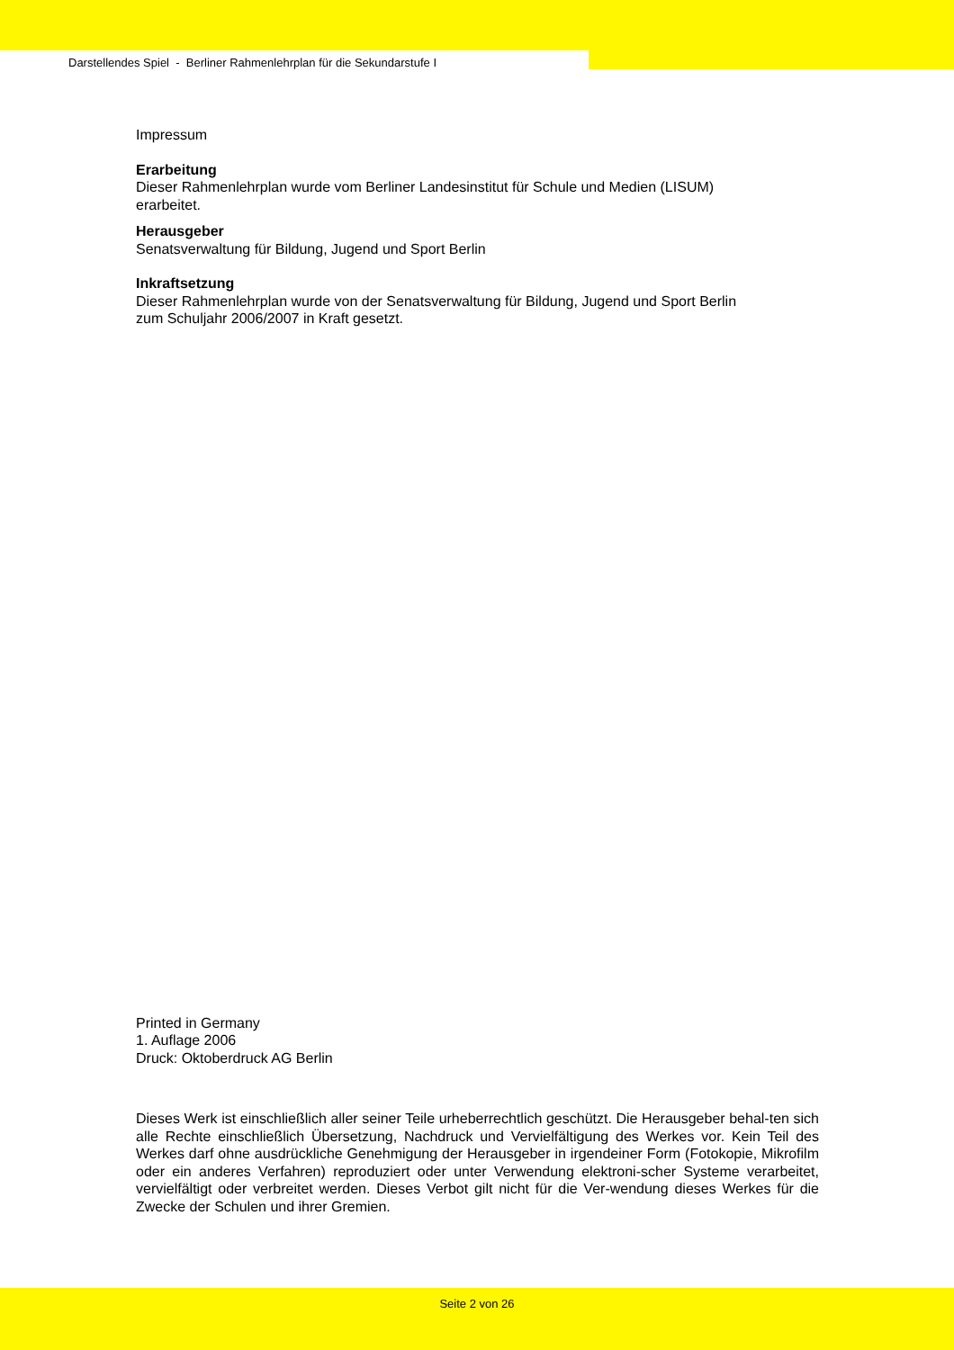Darstellendes Spiel - Berliner Rahmenlehrplan für die Sekundarstufe I
Impressum
Erarbeitung
Dieser Rahmenlehrplan wurde vom Berliner Landesinstitut für Schule und Medien (LISUM)
erarbeitet.
Herausgeber
Senatsverwaltung für Bildung, Jugend und Sport Berlin
Inkraftsetzung
Dieser Rahmenlehrplan wurde von der Senatsverwaltung für Bildung, Jugend und Sport Berlin
zum Schuljahr 2006/2007 in Kraft gesetzt.
Printed in Germany
1. Auflage 2006
Druck: Oktoberdruck AG Berlin
Dieses Werk ist einschließlich aller seiner Teile urheberrechtlich geschützt. Die Herausgeber behal-ten sich alle Rechte einschließlich Übersetzung, Nachdruck und Vervielfältigung des Werkes vor. Kein Teil des Werkes darf ohne ausdrückliche Genehmigung der Herausgeber in irgendeiner Form (Fotokopie, Mikrofilm oder ein anderes Verfahren) reproduziert oder unter Verwendung elektroni-scher Systeme verarbeitet, vervielfältigt oder verbreitet werden. Dieses Verbot gilt nicht für die Ver-wendung dieses Werkes für die Zwecke der Schulen und ihrer Gremien.
Seite 2 von 26